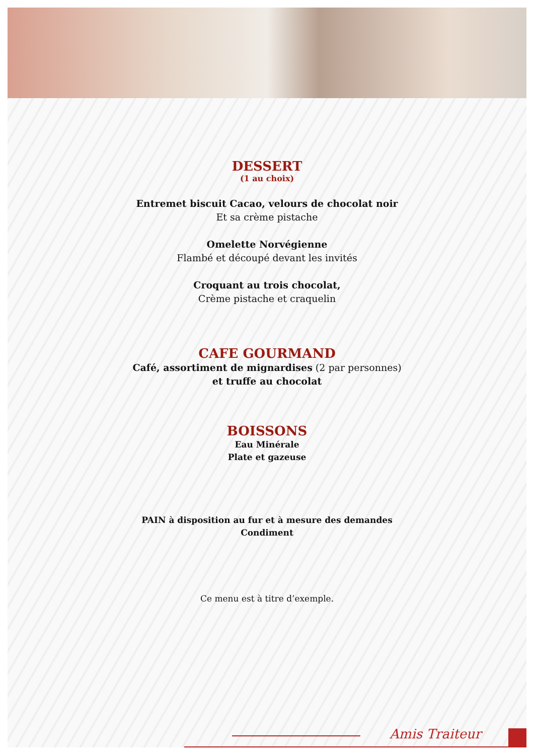DESSERT
(1 au choix)
Entremet biscuit Cacao, velours de chocolat noir
Et sa crème pistache
Omelette Norvégienne
Flambé et découpé devant les invités
Croquant au trois chocolat,
Crème pistache et craquelin
CAFE GOURMAND
Café, assortiment de mignardises (2 par personnes)
et truffe au chocolat
BOISSONS
Eau Minérale
Plate et gazeuse
PAIN à disposition au fur et à mesure des demandes
Condiment
Ce menu est à titre d’exemple.
Amis Traiteur